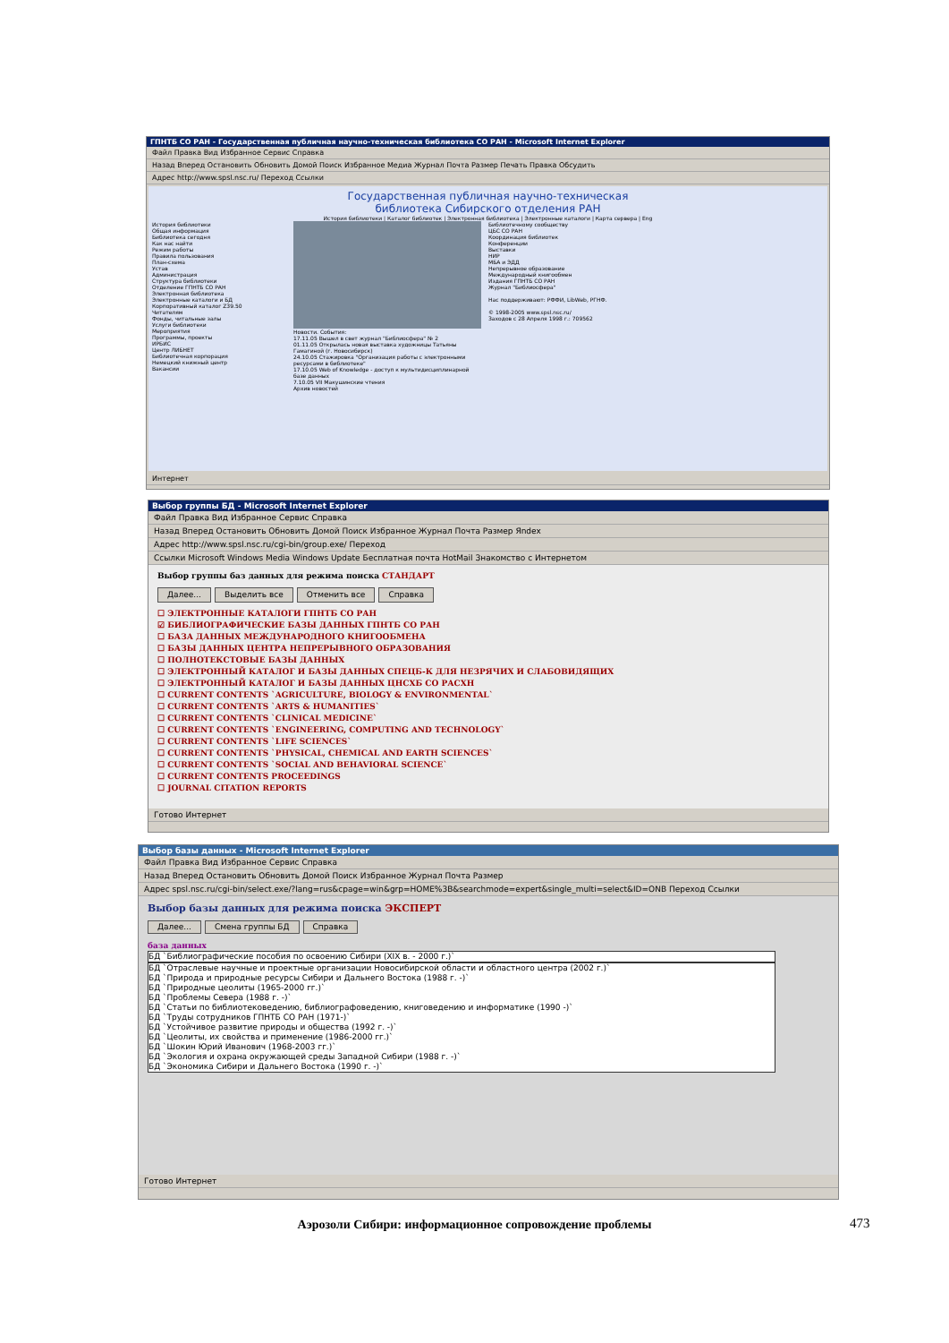ГПНТБ СО РАН - Государственная публичная научно-техническая библиотека СО РАН - Microsoft Internet Explorer
Файл Правка Вид Избранное Сервис Справка
Назад Вперед Остановить Обновить Домой Поиск Избранное Медиа Журнал Почта Размер Печать Правка Обсудить
Адрес http://www.spsl.nsc.ru/ Переход Ссылки
Государственная публичная научно-техническая
библиотека Сибирского отделения РАН
История библиотеки | Каталог библиотек | Электронная библиотека | Электронные каталоги | Карта сервера | Eng
История библиотеки
Общая информация
Библиотека сегодня
Как нас найти
Режим работы
Правила пользования
План-схема
Устав
Администрация
Структура библиотеки
Отделение ГПНТБ СО РАН
Электронная библиотека
Электронные каталоги и БД
Корпоративный каталог Z39.50
Читателям
Фонды, читальные залы
Услуги библиотеки
Мероприятия
Программы, проекты
ИРБИС
Центр ЛИБНЕТ
Библиотечная корпорация
Немецкий книжный центр
Вакансии
Новости. События:
17.11.05 Вышел в свет журнал "Библиосфера" № 2
01.11.05 Открылась новая выставка художницы Татьяны Гамагиной (г. Новосибирск)
24.10.05 Стажировка "Организация работы с электронными ресурсами в библиотеке"
17.10.05 Web of Knowledge - доступ к мультидисциплинарной базе данных
7.10.05 VII Макушинские чтения
Архив новостей
Библиотечному сообществу
ЦБС СО РАН
Координация библиотек
Конференции
Выставки
НИР
МБА и ЭДД
Непрерывное образование
Международный книгообмен
Издания ГПНТБ СО РАН
Журнал "Библиосфера"
Нас поддерживают: РФФИ, LibWeb, РГНФ.
© 1998-2005 www.spsl.nsc.ru/
Заходов с 28 Апреля 1998 г.: 709562
Интернет
Выбор группы БД - Microsoft Internet Explorer
Файл Правка Вид Избранное Сервис Справка
Назад Вперед Остановить Обновить Домой Поиск Избранное Журнал Почта Размер Яndex
Адрес http://www.spsl.nsc.ru/cgi-bin/group.exe/ Переход
Ссылки Microsoft Windows Media Windows Update Бесплатная почта HotMail Знакомство с Интернетом
Выбор группы баз данных для режима поиска СТАНДАРТ
Далее... Выделить все Отменить все Справка
☐ ЭЛЕКТРОННЫЕ КАТАЛОГИ ГПНТБ СО РАН
☑ БИБЛИОГРАФИЧЕСКИЕ БАЗЫ ДАННЫХ ГПНТБ СО РАН
☐ БАЗА ДАННЫХ МЕЖДУНАРОДНОГО КНИГООБМЕНА
☐ БАЗЫ ДАННЫХ ЦЕНТРА НЕПРЕРЫВНОГО ОБРАЗОВАНИЯ
☐ ПОЛНОТЕКСТОВЫЕ БАЗЫ ДАННЫХ
☐ ЭЛЕКТРОННЫЙ КАТАЛОГ И БАЗЫ ДАННЫХ СПЕЦБ-К ДЛЯ НЕЗРЯЧИХ И СЛАБОВИДЯЩИХ
☐ ЭЛЕКТРОННЫЙ КАТАЛОГ И БАЗЫ ДАННЫХ ЦНСХБ СО РАСХН
☐ CURRENT CONTENTS `AGRICULTURE, BIOLOGY & ENVIRONMENTAL`
☐ CURRENT CONTENTS `ARTS & HUMANITIES`
☐ CURRENT CONTENTS `CLINICAL MEDICINE`
☐ CURRENT CONTENTS `ENGINEERING, COMPUTING AND TECHNOLOGY`
☐ CURRENT CONTENTS `LIFE SCIENCES`
☐ CURRENT CONTENTS `PHYSICAL, CHEMICAL AND EARTH SCIENCES`
☐ CURRENT CONTENTS `SOCIAL AND BEHAVIORAL SCIENCE`
☐ CURRENT CONTENTS PROCEEDINGS
☐ JOURNAL CITATION REPORTS
Готово Интернет
Выбор базы данных - Microsoft Internet Explorer
Файл Правка Вид Избранное Сервис Справка
Назад Вперед Остановить Обновить Домой Поиск Избранное Журнал Почта Размер
Адрес spsl.nsc.ru/cgi-bin/select.exe/?lang=rus&cpage=win&grp=HOME%3B&searchmode=expert&single_multi=select&ID=ONB Переход Ссылки
Выбор базы данных для режима поиска ЭКСПЕРТ
Далее... Смена группы БД Справка
база данных
БД `Библиографические пособия по освоению Сибири (XIX в. - 2000 г.)`
БД `Отраслевые научные и проектные организации Новосибирской области и областного центра (2002 г.)`
БД `Природа и природные ресурсы Сибири и Дальнего Востока (1988 г. -)`
БД `Природные цеолиты (1965-2000 гг.)`
БД `Проблемы Севера (1988 г. -)`
БД `Статьи по библиотековедению, библиографоведению, книговедению и информатике (1990 -)`
БД `Труды сотрудников ГПНТБ СО РАН (1971-)`
БД `Устойчивое развитие природы и общества (1992 г. -)`
БД `Цеолиты, их свойства и применение (1986-2000 гг.)`
БД `Шокин Юрий Иванович (1968-2003 гг.)`
БД `Экология и охрана окружающей среды Западной Сибири (1988 г. -)`
БД `Экономика Сибири и Дальнего Востока (1990 г. -)`
Готово Интернет
Аэрозоли Сибири: информационное сопровождение проблемы 473